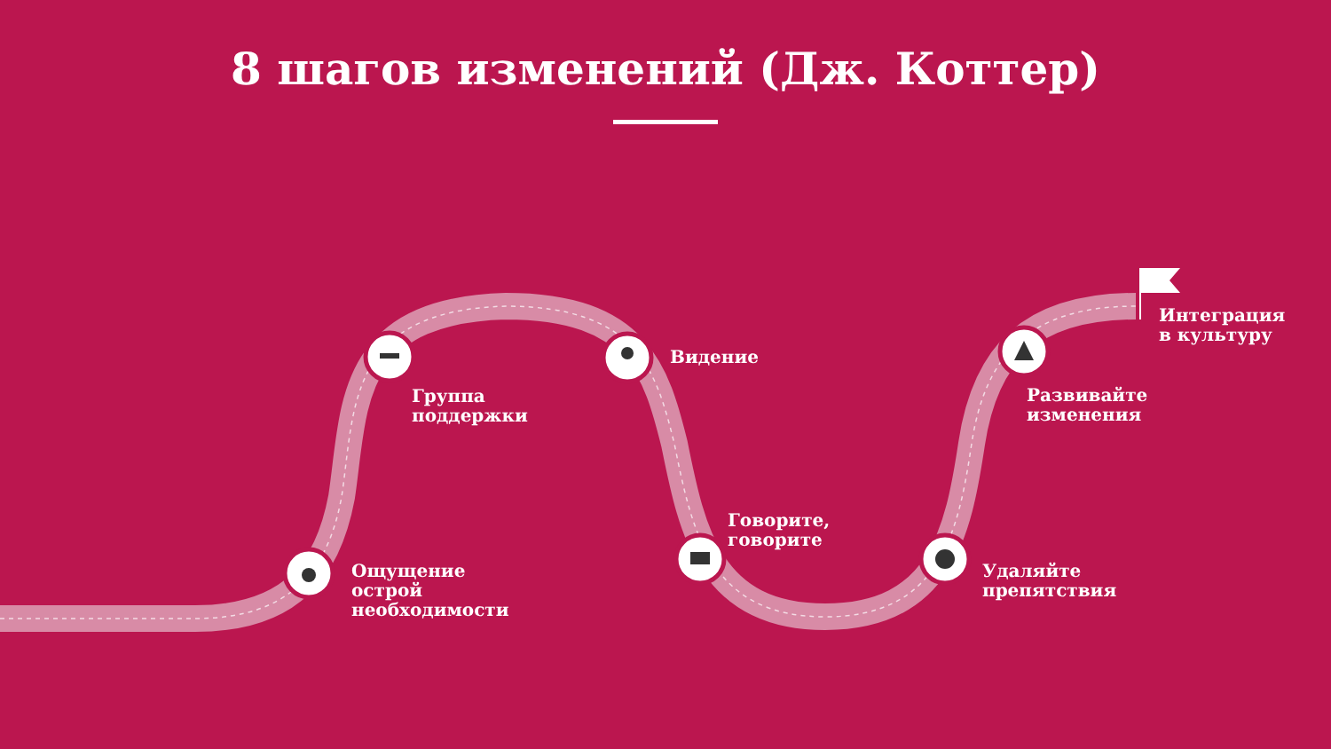8 шагов изменений (Дж. Коттер)
Ощущение
острой
необходимости
Группа
поддержки
Видение
Говорите,
говорите
Удаляйте
препятствия
Развивайте
изменения
Интеграция
в культуру